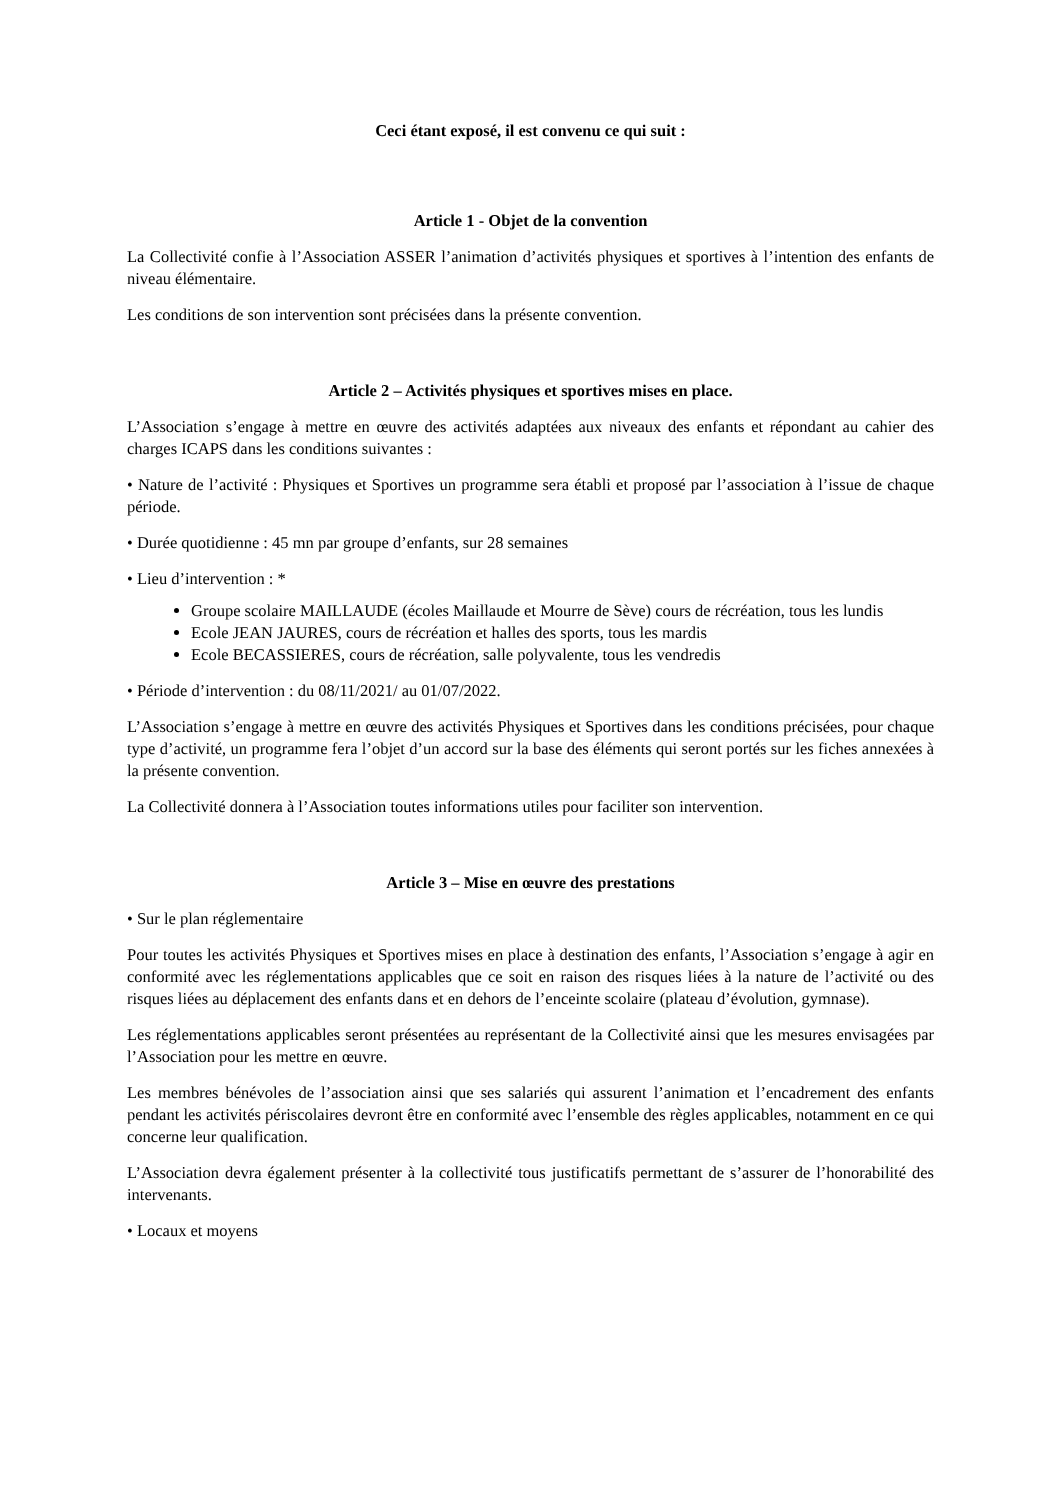Ceci étant exposé, il est convenu ce qui suit :
Article 1 - Objet de la convention
La Collectivité confie à l’Association ASSER l’animation d’activités physiques et sportives à l’intention des enfants de niveau élémentaire.
Les conditions de son intervention sont précisées dans la présente convention.
Article 2 – Activités physiques et sportives mises en place.
L’Association s’engage à mettre en œuvre des activités adaptées aux niveaux des enfants et répondant au cahier des charges ICAPS dans les conditions suivantes :
• Nature de l’activité : Physiques et Sportives un programme sera établi et proposé par l’association à l’issue de chaque période.
• Durée quotidienne : 45 mn par groupe d’enfants, sur 28 semaines
• Lieu d’intervention : *
Groupe scolaire MAILLAUDE (écoles Maillaude et Mourre de Sève) cours de récréation, tous les lundis
Ecole JEAN JAURES, cours de récréation et halles des sports, tous les mardis
Ecole BECASSIERES, cours de récréation, salle polyvalente, tous les vendredis
• Période d’intervention : du 08/11/2021/ au 01/07/2022.
L’Association s’engage à mettre en œuvre des activités Physiques et Sportives dans les conditions précisées, pour chaque type d’activité, un programme fera l’objet d’un accord sur la base des éléments qui seront portés sur les fiches annexées à la présente convention.
La Collectivité donnera à l’Association toutes informations utiles pour faciliter son intervention.
Article 3 – Mise en œuvre des prestations
• Sur le plan réglementaire
Pour toutes les activités Physiques et Sportives mises en place à destination des enfants, l’Association s’engage à agir en conformité avec les réglementations applicables que ce soit en raison des risques liées à la nature de l’activité ou des risques liées au déplacement des enfants dans et en dehors de l’enceinte scolaire (plateau d’évolution, gymnase).
Les réglementations applicables seront présentées au représentant de la Collectivité ainsi que les mesures envisagées par l’Association pour les mettre en œuvre.
Les membres bénévoles de l’association ainsi que ses salariés qui assurent l’animation et l’encadrement des enfants pendant les activités périscolaires devront être en conformité avec l’ensemble des règles applicables, notamment en ce qui concerne leur qualification.
L’Association devra également présenter à la collectivité tous justificatifs permettant de s’assurer de l’honorabilité des intervenants.
• Locaux et moyens